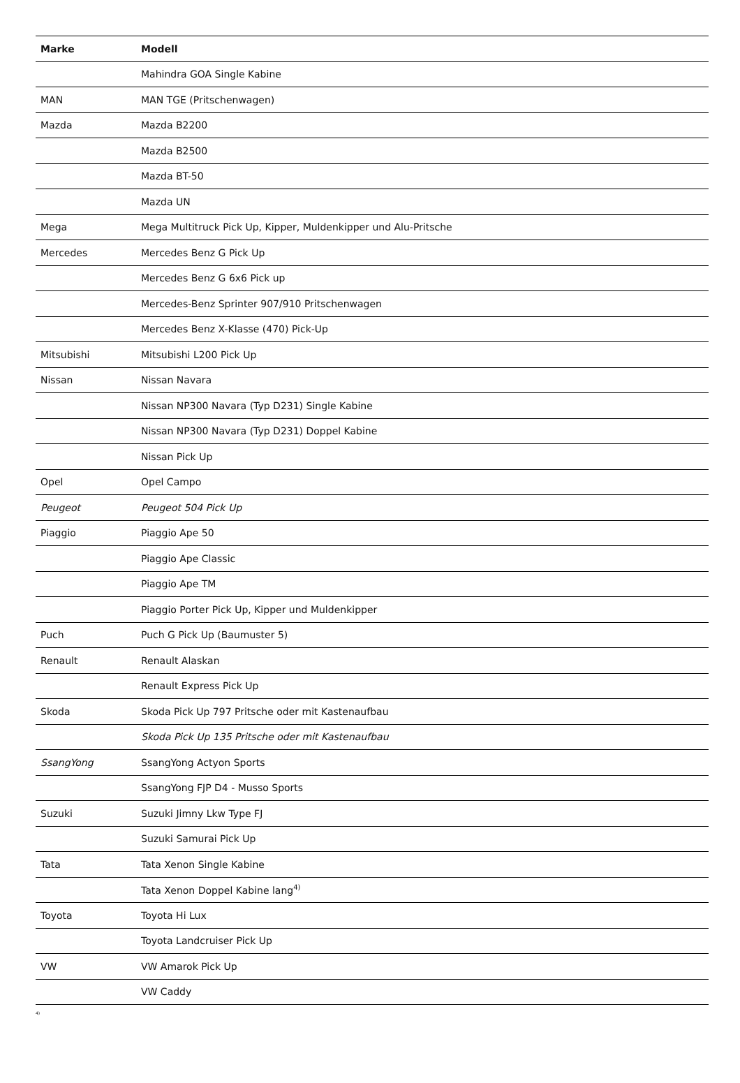| Marke | Modell |
| --- | --- |
| | Mahindra GOA Single Kabine |
| MAN | MAN TGE (Pritschenwagen) |
| Mazda | Mazda B2200 |
| | Mazda B2500 |
| | Mazda BT-50 |
| | Mazda UN |
| Mega | Mega Multitruck Pick Up, Kipper, Muldenkipper und Alu-Pritsche |
| Mercedes | Mercedes Benz G Pick Up |
| | Mercedes Benz G 6x6 Pick up |
| | Mercedes-Benz Sprinter 907/910 Pritschenwagen |
| | Mercedes Benz X-Klasse (470) Pick-Up |
| Mitsubishi | Mitsubishi L200 Pick Up |
| Nissan | Nissan Navara |
| | Nissan NP300 Navara (Typ D231) Single Kabine |
| | Nissan NP300 Navara (Typ D231) Doppel Kabine |
| | Nissan Pick Up |
| Opel | Opel Campo |
| Peugeot | Peugeot 504 Pick Up |
| Piaggio | Piaggio Ape 50 |
| | Piaggio Ape Classic |
| | Piaggio Ape TM |
| | Piaggio Porter Pick Up, Kipper und Muldenkipper |
| Puch | Puch G Pick Up (Baumuster 5) |
| Renault | Renault Alaskan |
| | Renault Express Pick Up |
| Skoda | Skoda Pick Up 797 Pritsche oder mit Kastenaufbau |
| | Skoda Pick Up 135 Pritsche oder mit Kastenaufbau |
| SsangYong | SsangYong Actyon Sports |
| | SsangYong FJP D4 - Musso Sports |
| Suzuki | Suzuki Jimny Lkw Type FJ |
| | Suzuki Samurai Pick Up |
| Tata | Tata Xenon Single Kabine |
| | Tata Xenon Doppel Kabine lang<sup>4)</sup> |
| Toyota | Toyota Hi Lux |
| | Toyota Landcruiser Pick Up |
| VW | VW Amarok Pick Up |
| | VW Caddy |
4)